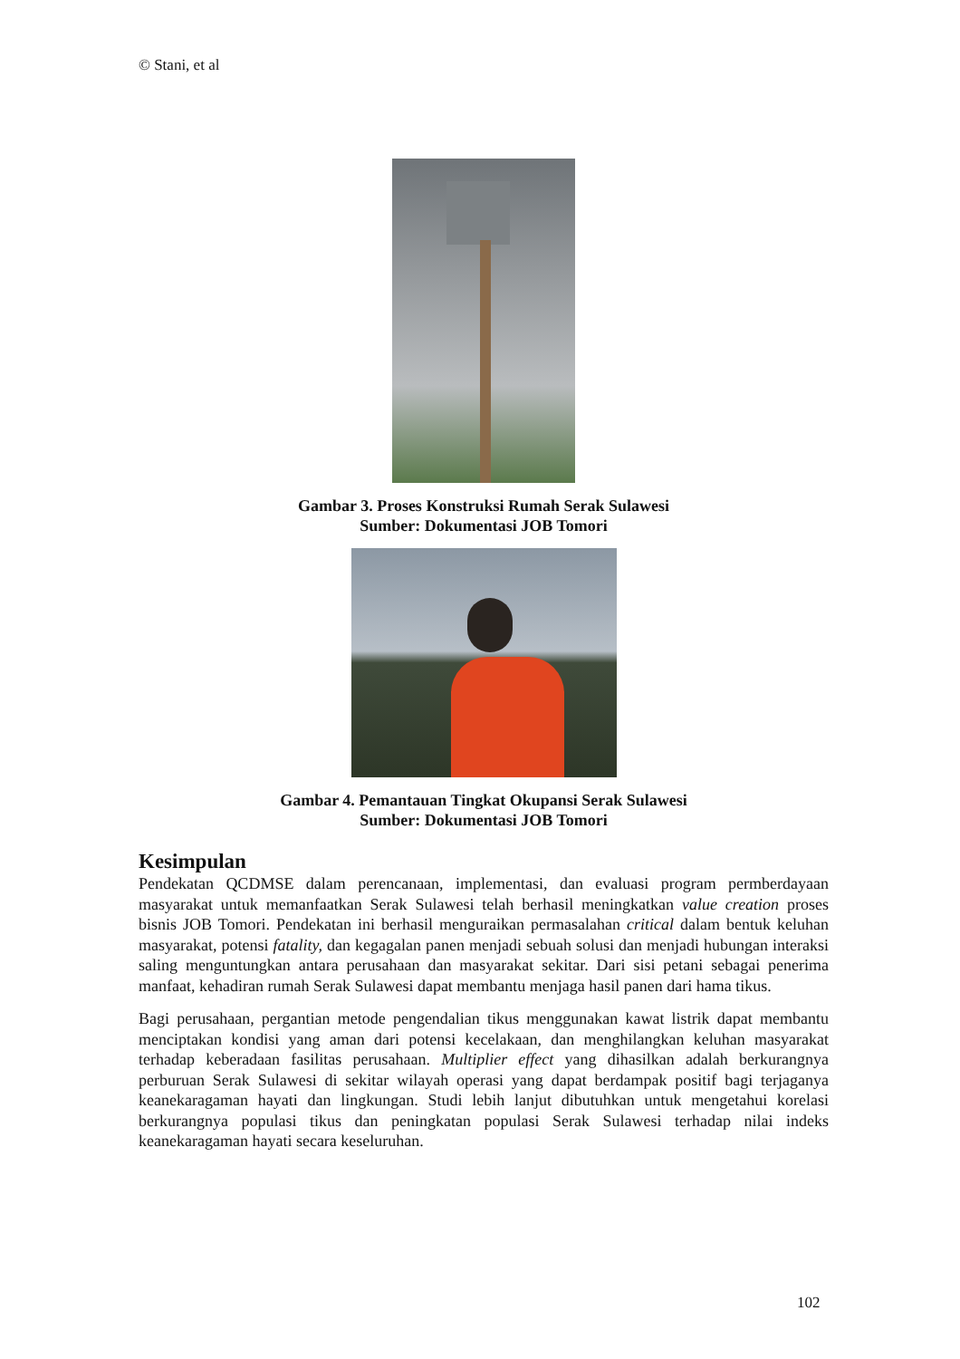© Stani, et al
Gambar 3. Proses Konstruksi Rumah Serak Sulawesi
Sumber: Dokumentasi JOB Tomori
Gambar 4. Pemantauan Tingkat Okupansi Serak Sulawesi
Sumber: Dokumentasi JOB Tomori
Kesimpulan
Pendekatan QCDMSE dalam perencanaan, implementasi, dan evaluasi program permberdayaan masyarakat untuk memanfaatkan Serak Sulawesi telah berhasil meningkatkan value creation proses bisnis JOB Tomori. Pendekatan ini berhasil menguraikan permasalahan critical dalam bentuk keluhan masyarakat, potensi fatality, dan kegagalan panen menjadi sebuah solusi dan menjadi hubungan interaksi saling menguntungkan antara perusahaan dan masyarakat sekitar. Dari sisi petani sebagai penerima manfaat, kehadiran rumah Serak Sulawesi dapat membantu menjaga hasil panen dari hama tikus.
Bagi perusahaan, pergantian metode pengendalian tikus menggunakan kawat listrik dapat membantu menciptakan kondisi yang aman dari potensi kecelakaan, dan menghilangkan keluhan masyarakat terhadap keberadaan fasilitas perusahaan. Multiplier effect yang dihasilkan adalah berkurangnya perburuan Serak Sulawesi di sekitar wilayah operasi yang dapat berdampak positif bagi terjaganya keanekaragaman hayati dan lingkungan. Studi lebih lanjut dibutuhkan untuk mengetahui korelasi berkurangnya populasi tikus dan peningkatan populasi Serak Sulawesi terhadap nilai indeks keanekaragaman hayati secara keseluruhan.
102